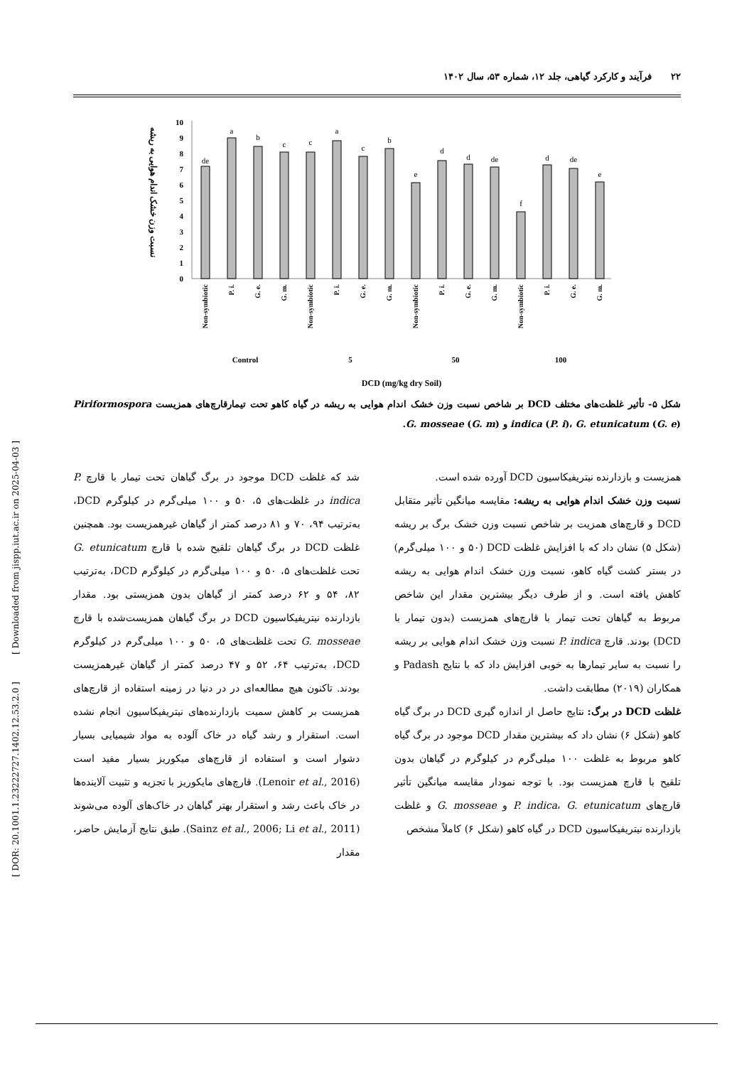۲۲ فرآیند و کارکرد گیاهی، جلد ۱۲، شماره ۵۳، سال ۱۴۰۲
[ DOR: 20.1001.1.23222727.1402.12.53.2.0 ] [ Downloaded from jispp.iut.ac.ir on 2025-04-03 ]
نسبت وزن خشک اندام هوایی به ریشه
0
1
2
3
4
5
6
7
8
9
10
de
a
b
c
c
a
c
b
e
d
d
de
f
d
de
e
Non-symbiotic
P. i.
G. e.
G. m.
Non-symbiotic
P. i.
G. e.
G. m.
Non-symbiotic
P. i.
G. e.
G. m.
Non-symbiotic
P. i.
G. e.
G. m.
Control
5
50
100
DCD (mg/kg dry Soil)
شکل ۵- تأثیر غلظت‌های مختلف DCD بر شاخص نسبت وزن خشک اندام هوایی به ریشه در گیاه کاهو تحت تیمارقارچ‌های همزیست Piriformospora indica (P. i)، G. etunicatum (G. e) و G. mosseae (G. m).
همزیست و بازدارنده نیتریفیکاسیون DCD آورده شده است.
نسبت وزن خشک اندام هوایی به ریشه: مقایسه میانگین تأثیر متقابل DCD و قارچ‌های همزیت بر شاخص نسبت وزن خشک برگ بر ریشه (شکل ۵) نشان داد که با افزایش غلظت DCD (۵۰ و ۱۰۰ میلی‌گرم) در بستر کشت گیاه کاهو، نسبت وزن خشک اندام هوایی به ریشه کاهش یافته است. و از طرف دیگر بیشترین مقدار این شاخص مربوط به گیاهان تحت تیمار با قارچ‌های همزیست (بدون تیمار با DCD) بودند. قارچ P. indica نسبت وزن خشک اندام هوایی بر ریشه را نسبت به سایر تیمارها به خوبی افزایش داد که با نتایج Padash و همکاران (۲۰۱۹) مطابقت داشت.
غلظت DCD در برگ: نتایج حاصل از اندازه گیری DCD در برگ گیاه کاهو (شکل ۶) نشان داد که بیشترین مقدار DCD موجود در برگ گیاه کاهو مربوط به غلظت ۱۰۰ میلی‌گرم در کیلوگرم در گیاهان بدون تلقیح با قارچ همزیست بود. با توجه نمودار مقایسه میانگین تأثیر قارچ‌های P. indica، G. etunicatum و G. mosseae و غلظت بازدارنده نیتریفیکاسیون DCD در گیاه کاهو (شکل ۶) کاملاً مشخص
شد که غلظت DCD موجود در برگ گیاهان تحت تیمار با قارچ P. indica در غلظت‌های ۵، ۵۰ و ۱۰۰ میلی‌گرم در کیلوگرم DCD، به‌ترتیب ۹۴، ۷۰ و ۸۱ درصد کمتر از گیاهان غیرهمزیست بود. همچنین غلظت DCD در برگ گیاهان تلقیح شده با قارچ G. etunicatum تحت غلظت‌های ۵، ۵۰ و ۱۰۰ میلی‌گرم در کیلوگرم DCD، به‌ترتیب ۸۲، ۵۴ و ۶۲ درصد کمتر از گیاهان بدون همزیستی بود. مقدار بازدارنده نیتریفیکاسیون DCD در برگ گیاهان همزیست‌شده با قارچ G. mosseae تحت غلظت‌های ۵، ۵۰ و ۱۰۰ میلی‌گرم در کیلوگرم DCD، به‌ترتیب ۶۴، ۵۲ و ۴۷ درصد کمتر از گیاهان غیرهمزیست بودند. تاکنون هیچ مطالعه‌ای در در دنیا در زمینه استفاده از قارچ‌های همزیست بر کاهش سمیت بازدارنده‌های نیتریفیکاسیون انجام نشده است. استقرار و رشد گیاه در خاک آلوده به مواد شیمیایی بسیار دشوار است و استفاده از قارچ‌های میکوریز بسیار مفید است (Lenoir et al., 2016). قارچ‌های مایکوریز با تجزیه و تثبیت آلاینده‌ها در خاک باعث رشد و استقرار بهتر گیاهان در خاک‌های آلوده می‌شوند (Sainz et al., 2006; Li et al., 2011). طبق نتایج آزمایش حاضر، مقدار